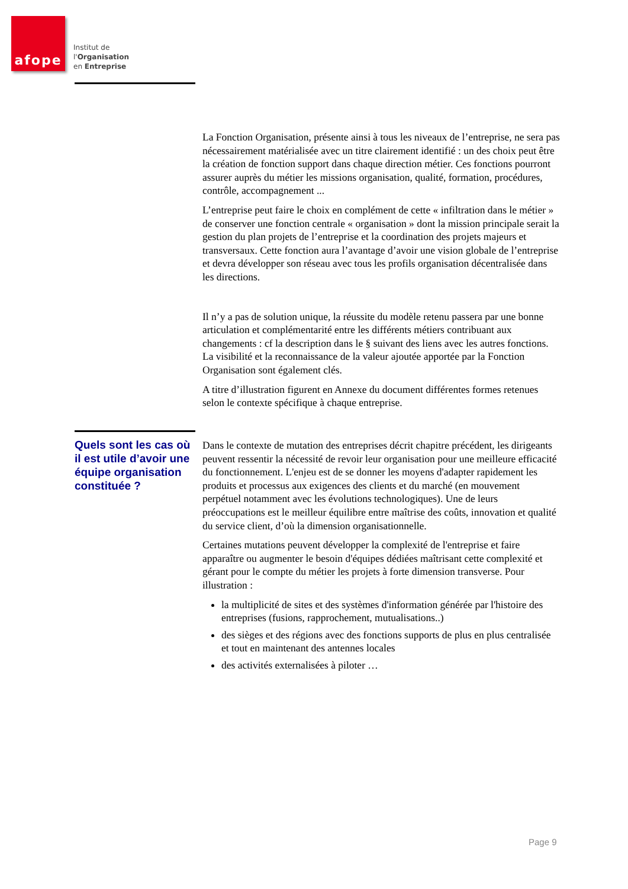afope
Institut de
l'Organisation
en Entreprise
La Fonction Organisation, présente ainsi à tous les niveaux de l’entreprise, ne sera pas nécessairement matérialisée avec un titre clairement identifié : un des choix peut être la création de fonction support dans chaque direction métier. Ces fonctions pourront assurer auprès du métier les missions organisation, qualité, formation, procédures, contrôle, accompagnement ...
L’entreprise peut faire le choix en complément de cette « infiltration dans le métier » de conserver une fonction centrale « organisation » dont la mission principale serait la gestion du plan projets de l’entreprise et la coordination des projets majeurs et transversaux. Cette fonction aura l’avantage d’avoir une vision globale de l’entreprise et devra développer son réseau avec tous les profils organisation décentralisée dans les directions.
Il n’y a pas de solution unique, la réussite du modèle retenu passera par une bonne articulation et complémentarité entre les différents métiers contribuant aux changements : cf la description dans le § suivant des liens avec les autres fonctions. La visibilité et la reconnaissance de la valeur ajoutée apportée par la Fonction Organisation sont également clés.
A titre d’illustration figurent en Annexe du document différentes formes retenues selon le contexte spécifique à chaque entreprise.
Quels sont les cas où il est utile d’avoir une équipe organisation constituée ?
Dans le contexte de mutation des entreprises décrit chapitre précédent, les dirigeants peuvent ressentir la nécessité de revoir leur organisation pour une meilleure efficacité du fonctionnement. L'enjeu est de se donner les moyens d'adapter rapidement les produits et processus aux exigences des clients et du marché (en mouvement perpétuel notamment avec les évolutions technologiques). Une de leurs préoccupations est le meilleur équilibre entre maîtrise des coûts, innovation et qualité du service client, d’où la dimension organisationnelle.
Certaines mutations peuvent développer la complexité de l'entreprise et faire apparaître ou augmenter le besoin d'équipes dédiées maîtrisant cette complexité et gérant pour le compte du métier les projets à forte dimension transverse. Pour illustration :
la multiplicité de sites et des systèmes d'information générée par l'histoire des entreprises (fusions, rapprochement, mutualisations..)
des sièges et des régions avec des fonctions supports de plus en plus centralisée et tout en maintenant des antennes locales
des activités externalisées à piloter …
Page 9